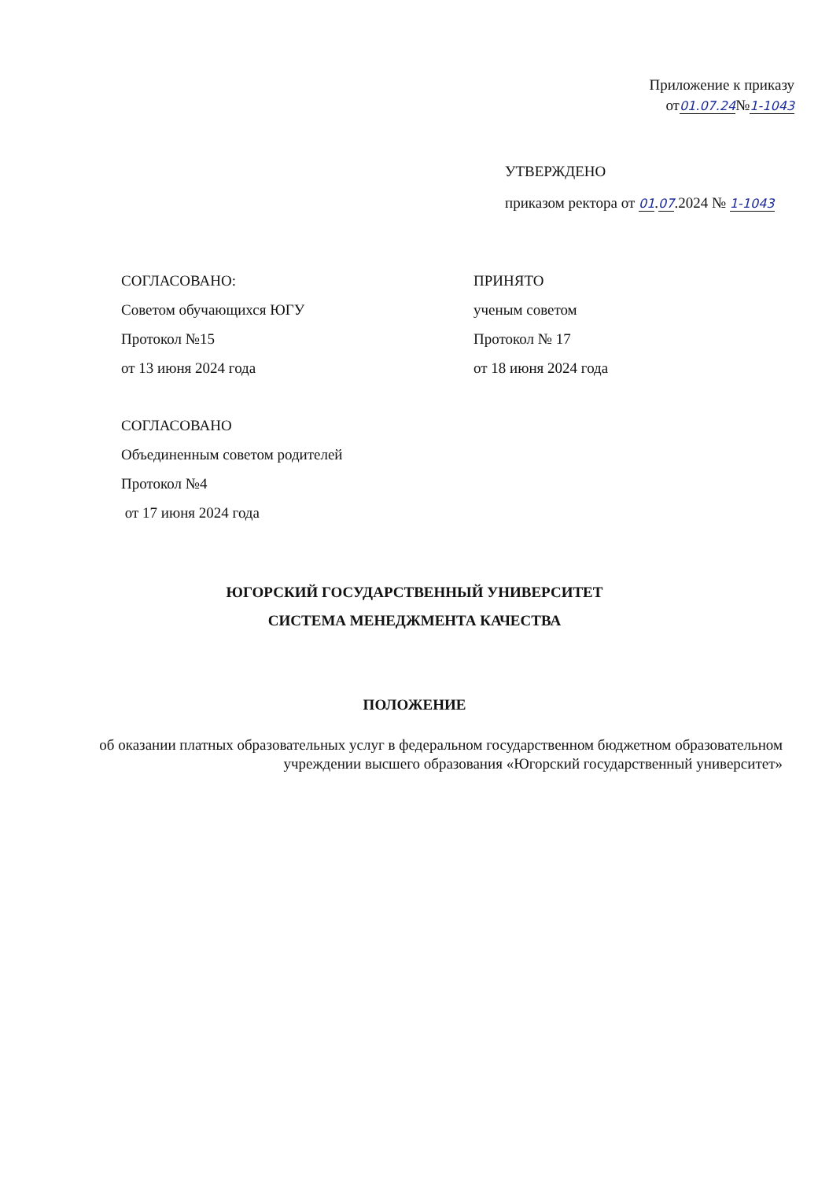Приложение к приказу
от01.07.24№1-1043
УТВЕРЖДЕНО
приказом ректора от 01.07.2024 № 1-1043
СОГЛАСОВАНО:
Советом обучающихся ЮГУ
Протокол №15
от 13 июня 2024 года
ПРИНЯТО
ученым советом
Протокол № 17
от 18 июня 2024 года
СОГЛАСОВАНО
Объединенным советом родителей
Протокол №4
от 17 июня 2024 года
ЮГОРСКИЙ ГОСУДАРСТВЕННЫЙ УНИВЕРСИТЕТ
СИСТЕМА МЕНЕДЖМЕНТА КАЧЕСТВА
ПОЛОЖЕНИЕ
об оказании платных образовательных услуг в федеральном государственном бюджетном образовательном учреждении высшего образования «Югорский государственный университет»